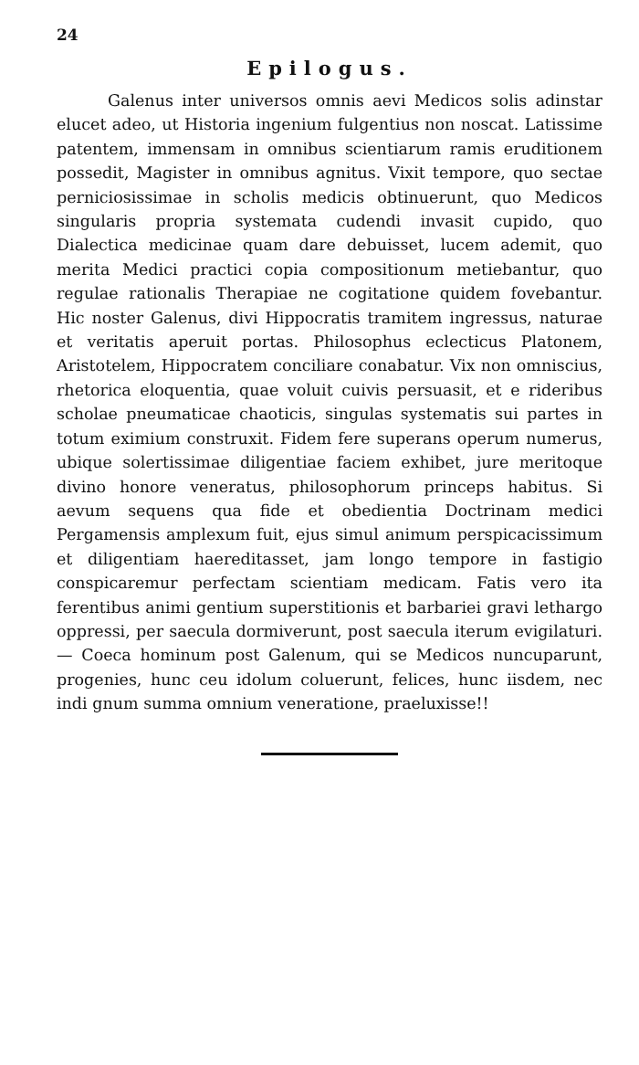24
Epilogus.
Galenus inter universos omnis aevi Medicos solis adinstar elucet adeo, ut Historia ingenium fulgentius non noscat. Latissime patentem, immensam in omnibus scientiarum ramis eruditionem possedit, Magister in omnibus agnitus. Vixit tempore, quo sectae perniciosissimae in scholis medicis obtinuerunt, quo Medicos singularis propria systemata cudendi invasit cupido, quo Dialectica medicinae quam dare debuisset, lucem ademit, quo merita Medici practici copia compositionum metiebantur, quo regulae rationalis Therapiae ne cogitatione quidem fovebantur. Hic noster Galenus, divi Hippocratis tramitem ingressus, naturae et veritatis aperuit portas. Philosophus eclecticus Platonem, Aristotelem, Hippocratem conciliare conabatur. Vix non omniscius, rhetorica eloquentia, quae voluit cuivis persuasit, et e rideribus scholae pneumaticae chaoticis, singulas systematis sui partes in totum eximium construxit. Fidem fere superans operum numerus, ubique solertissimae diligentiae faciem exhibet, jure meritoque divino honore veneratus, philosophorum princeps habitus. Si aevum sequens qua fide et obedientia Doctrinam medici Pergamensis amplexum fuit, ejus simul animum perspicacissimum et diligentiam haereditasset, jam longo tempore in fastigio conspicaremur perfectam scientiam medicam. Fatis vero ita ferentibus animi gentium superstitionis et barbariei gravi lethargo oppressi, per saecula dormiverunt, post saecula iterum evigilaturi. — Coeca hominum post Galenum, qui se Medicos nuncuparunt, progenies, hunc ceu idolum coluerunt, felices, hunc iisdem, nec indi gnum summa omnium veneratione, praeluxisse!!